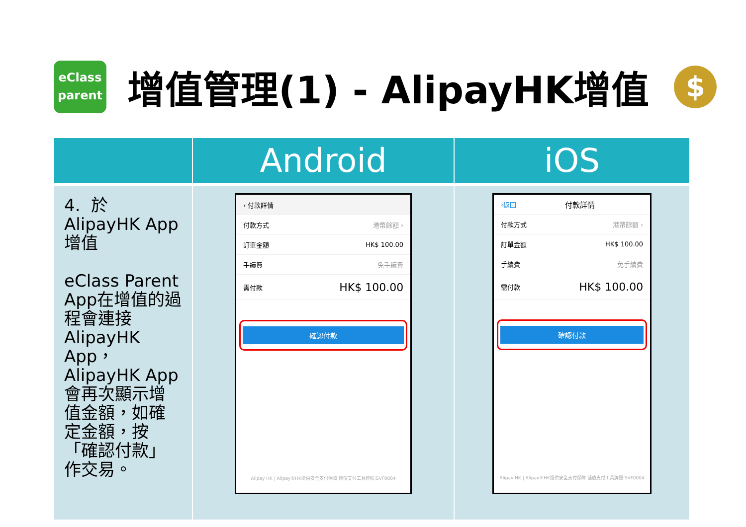eClass
parent
增值管理(1) - AlipayHK增值
$
| | Android | iOS |
| --- | --- | --- |
| 4. 於 AlipayHK App 增值 eClass Parent App在增值的過程會連接AlipayHK App，AlipayHK App 會再次顯示增值金額，如確定金額，按「確認付款」作交易。 | ‹ 付款詳情 付款方式 港幣餘額 › 訂單金額 HK$ 100.00 手續費 免手續費 需付款 HK$ 100.00 確認付款 Alipay HK / Alipay®HK提供安全支付保障 儲值支付工具牌照:SVF0004 | ‹返回 付款詳情 付款方式 港幣餘額 › 訂單金額 HK$ 100.00 手續費 免手續費 需付款 HK$ 100.00 確認付款 Alipay HK / Alipay®HK提供安全支付保障 儲值支付工具牌照:SVF0004 |